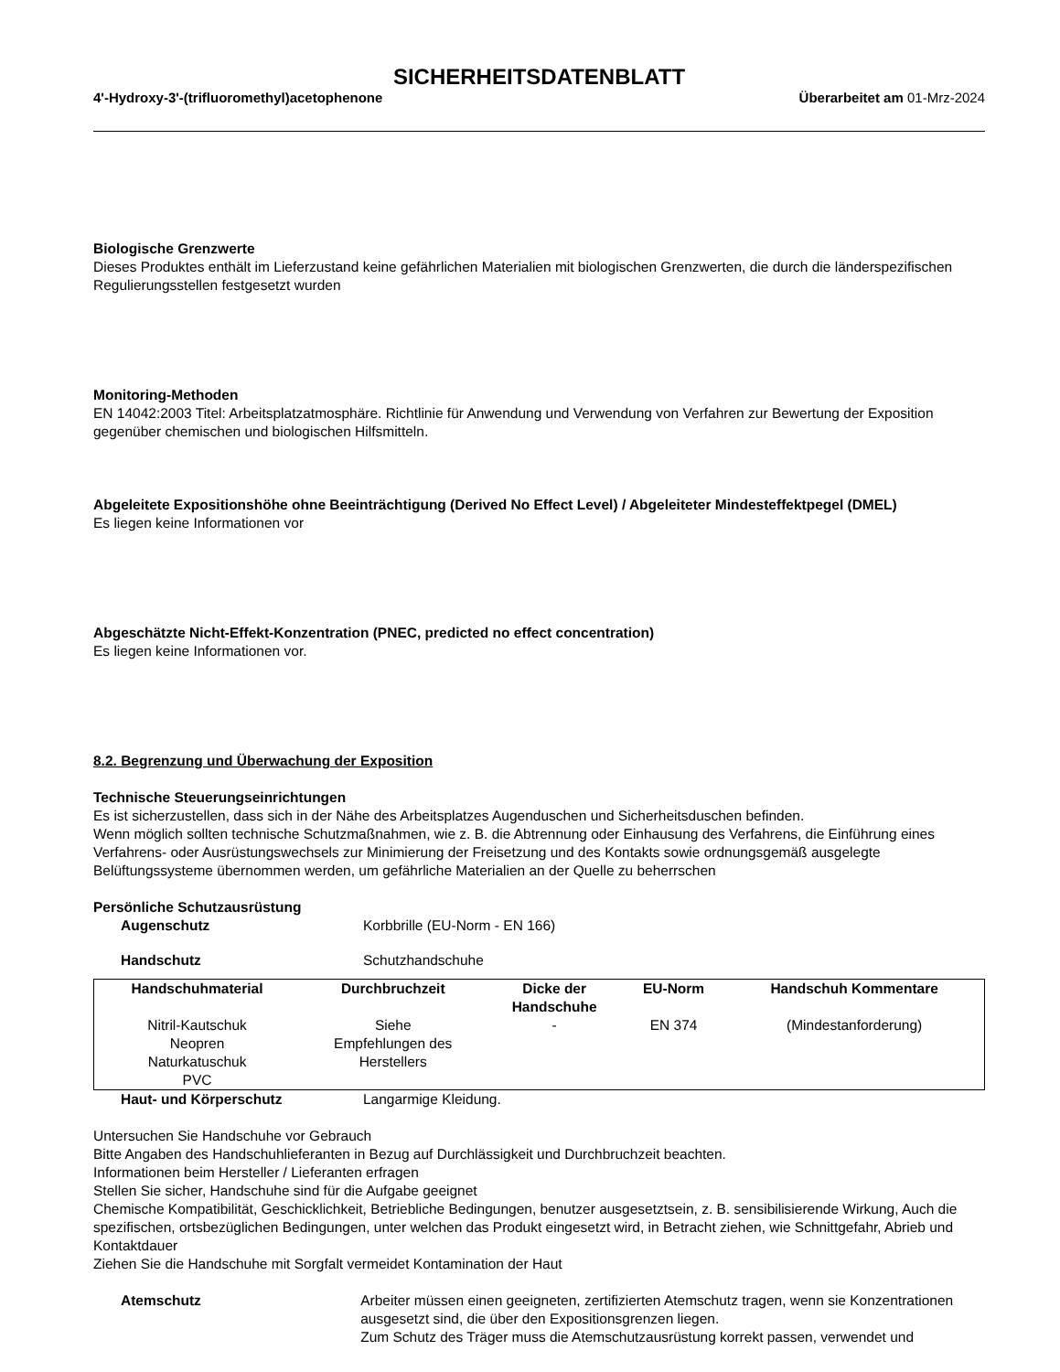SICHERHEITSDATENBLATT
4'-Hydroxy-3'-(trifluoromethyl)acetophenone Überarbeitet am 01-Mrz-2024
Biologische Grenzwerte
Dieses Produktes enthält im Lieferzustand keine gefährlichen Materialien mit biologischen Grenzwerten, die durch die länderspezifischen Regulierungsstellen festgesetzt wurden
Monitoring-Methoden
EN 14042:2003 Titel: Arbeitsplatzatmosphäre. Richtlinie für Anwendung und Verwendung von Verfahren zur Bewertung der Exposition gegenüber chemischen und biologischen Hilfsmitteln.
Abgeleitete Expositionshöhe ohne Beeinträchtigung (Derived No Effect Level) / Abgeleiteter Mindesteffektpegel (DMEL)
Es liegen keine Informationen vor
Abgeschätzte Nicht-Effekt-Konzentration (PNEC, predicted no effect concentration)
Es liegen keine Informationen vor.
8.2. Begrenzung und Überwachung der Exposition
Technische Steuerungseinrichtungen
Es ist sicherzustellen, dass sich in der Nähe des Arbeitsplatzes Augenduschen und Sicherheitsduschen befinden.
Wenn möglich sollten technische Schutzmaßnahmen, wie z. B. die Abtrennung oder Einhausung des Verfahrens, die Einführung eines Verfahrens- oder Ausrüstungswechsels zur Minimierung der Freisetzung und des Kontakts sowie ordnungsgemäß ausgelegte Belüftungssysteme übernommen werden, um gefährliche Materialien an der Quelle zu beherrschen
Persönliche Schutzausrüstung
Augenschutz Korbbrille (EU-Norm - EN 166)
Handschutz Schutzhandschuhe
| Handschuhmaterial | Durchbruchzeit | Dicke der Handschuhe | EU-Norm | Handschuh Kommentare |
| --- | --- | --- | --- | --- |
| Nitril-Kautschuk Neopren Naturkatuschuk PVC | Siehe Empfehlungen des Herstellers | - | EN 374 | (Mindestanforderung) |
Haut- und Körperschutz Langarmige Kleidung.
Untersuchen Sie Handschuhe vor Gebrauch
Bitte Angaben des Handschuhlieferanten in Bezug auf Durchlässigkeit und Durchbruchzeit beachten.
Informationen beim Hersteller / Lieferanten erfragen
Stellen Sie sicher, Handschuhe sind für die Aufgabe geeignet
Chemische Kompatibilität, Geschicklichkeit, Betriebliche Bedingungen, benutzer ausgesetztsein, z. B. sensibilisierende Wirkung, Auch die spezifischen, ortsbezüglichen Bedingungen, unter welchen das Produkt eingesetzt wird, in Betracht ziehen, wie Schnittgefahr, Abrieb und Kontaktdauer
Ziehen Sie die Handschuhe mit Sorgfalt vermeidet Kontamination der Haut
Atemschutz Arbeiter müssen einen geeigneten, zertifizierten Atemschutz tragen, wenn sie Konzentrationen ausgesetzt sind, die über den Expositionsgrenzen liegen.
Zum Schutz des Träger muss die Atemschutzausrüstung korrekt passen, verwendet und